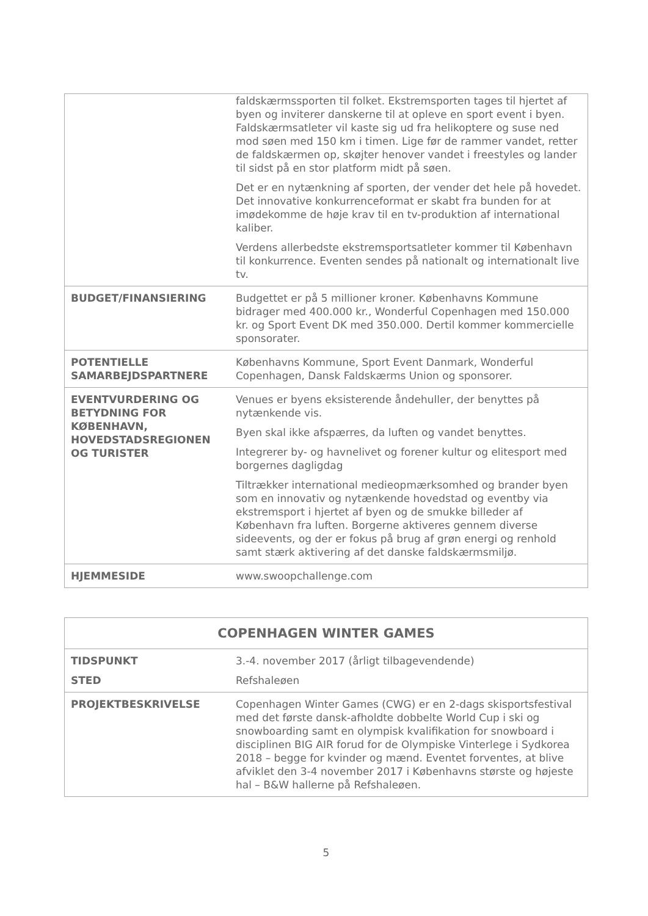| | faldskærmssporten til folket. Ekstremsporten tages til hjertet af byen og inviterer danskerne til at opleve en sport event i byen. Faldskærmsatleter vil kaste sig ud fra helikoptere og suse ned mod søen med 150 km i timen. Lige før de rammer vandet, retter de faldskærmen op, skøjter henover vandet i freestyles og lander til sidst på en stor platform midt på søen. Det er en nytænkning af sporten, der vender det hele på hovedet. Det innovative konkurrenceformat er skabt fra bunden for at imødekomme de høje krav til en tv-produktion af international kaliber. Verdens allerbedste ekstremsportsatleter kommer til København til konkurrence. Eventen sendes på nationalt og internationalt live tv. |
| BUDGET/FINANSIERING | Budgettet er på 5 millioner kroner. Københavns Kommune bidrager med 400.000 kr., Wonderful Copenhagen med 150.000 kr. og Sport Event DK med 350.000. Dertil kommer kommercielle sponsorater. |
| POTENTIELLE SAMARBEJDSPARTNERE | Københavns Kommune, Sport Event Danmark, Wonderful Copenhagen, Dansk Faldskærms Union og sponsorer. |
| EVENTVURDERING OG BETYDNING FOR KØBENHAVN, HOVEDSTADSREGIONEN OG TURISTER | Venues er byens eksisterende åndehuller, der benyttes på nytænkende vis. Byen skal ikke afspærres, da luften og vandet benyttes. Integrerer by- og havnelivet og forener kultur og elitesport med borgernes dagligdag Tiltrækker international medieopmærksomhed og brander byen som en innovativ og nytænkende hovedstad og eventby via ekstremsport i hjertet af byen og de smukke billeder af København fra luften. Borgerne aktiveres gennem diverse sideevents, og der er fokus på brug af grøn energi og renhold samt stærk aktivering af det danske faldskærmsmiljø. |
| HJEMMESIDE | www.swoopchallenge.com |
| COPENHAGEN WINTER GAMES | |
| TIDSPUNKT STED | 3.-4. november 2017 (årligt tilbagevendende) Refshaleøen |
| PROJEKTBESKRIVELSE | Copenhagen Winter Games (CWG) er en 2-dags skisportsfestival med det første dansk-afholdte dobbelte World Cup i ski og snowboarding samt en olympisk kvalifikation for snowboard i disciplinen BIG AIR forud for de Olympiske Vinterlege i Sydkorea 2018 – begge for kvinder og mænd. Eventet forventes, at blive afviklet den 3-4 november 2017 i Københavns største og højeste hal – B&W hallerne på Refshaleøen. |
5